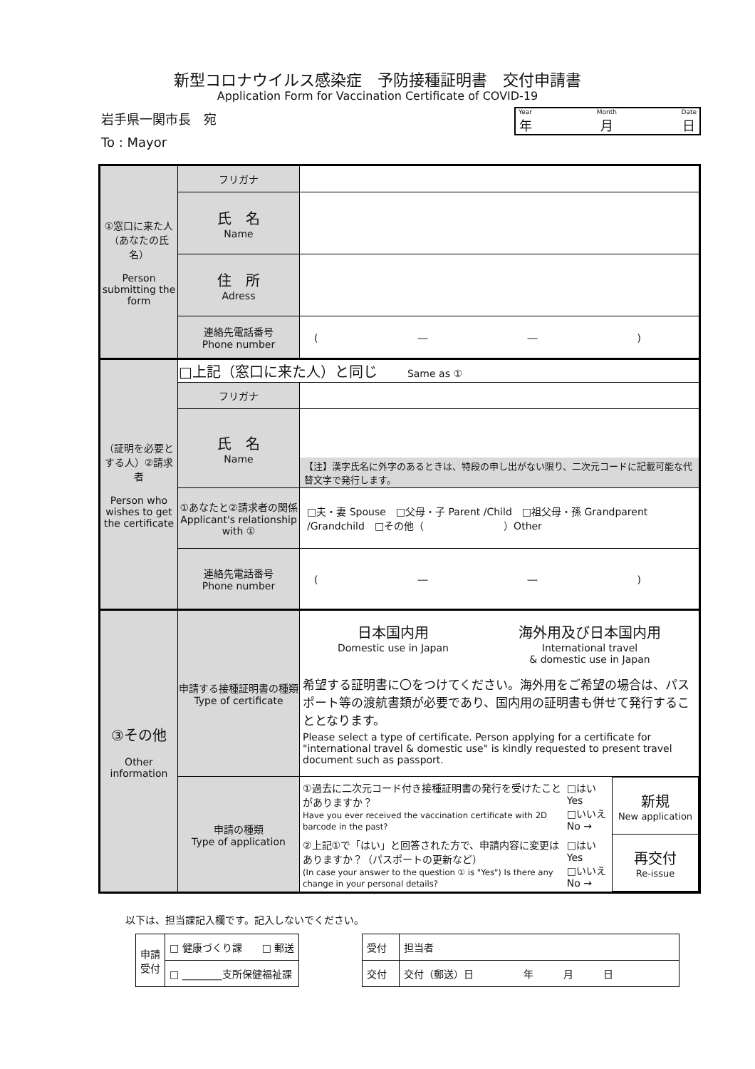新型コロナウイルス感染症　予防接種証明書　交付申請書
Application Form for Vaccination Certificate of COVID-19
岩手県一関市長　宛
To : Mayor
Year
年 Month
月 Date
日
| ①窓口に来た人 （あなたの氏名） Person submitting the form | フリガナ | |
| | 氏 名 Name | |
| | 住 所 Adress | |
| | 連絡先電話番号 Phone number | ( ― ― ) |
| （証明を必要とする人）②請求者 Person who wishes to get the certificate | □上記（窓口に来た人）と同じ Same as ① | |
| | フリガナ | |
| | 氏 名 Name | 【注】漢字氏名に外字のあるときは、特段の申し出がない限り、二次元コードに記載可能な代替文字で発行します。 |
| | ①あなたと②請求者の関係 Applicant's relationship with ① | □夫・妻 Spouse □父母・子 Parent /Child □祖父母・孫 Grandparent /Grandchild □その他（ ）Other |
| | 連絡先電話番号 Phone number | ( ― ― ) |
| ③その他 Other information | 申請する接種証明書の種類 Type of certificate | 日本国内用 Domestic use in Japan 海外用及び日本国内用 International travel & domestic use in Japan 希望する証明書に〇をつけてください。海外用をご希望の場合は、パスポート等の渡航書類が必要であり、国内用の証明書も併せて発行することとなります。 Please select a type of certificate. Person applying for a certificate for "international travel & domestic use" is kindly requested to present travel document such as passport. |
| | 申請の種類 Type of application | / ①過去に二次元コード付き接種証明書の発行を受けたことがありますか？ Have you ever received the vaccination certificate with 2D barcode in the past? / □はい Yes □いいえ No → / 新規 New application / / ②上記①で「はい」と回答された方で、申請内容に変更はありますか？（パスポートの更新など） (In case your answer to the question ① is "Yes") Is there any change in your personal details? / □はい Yes □いいえ No → / 再交付 Re-issue / |
以下は、担当課記入欄です。記入しないでください。
| 申請 受付 | □ 健康づくり課 □ 郵送 |
| | □ ________支所保健福祉課 |
| 受付 | 担当者 |
| 交付 | 交付（郵送）日 年 月 日 |